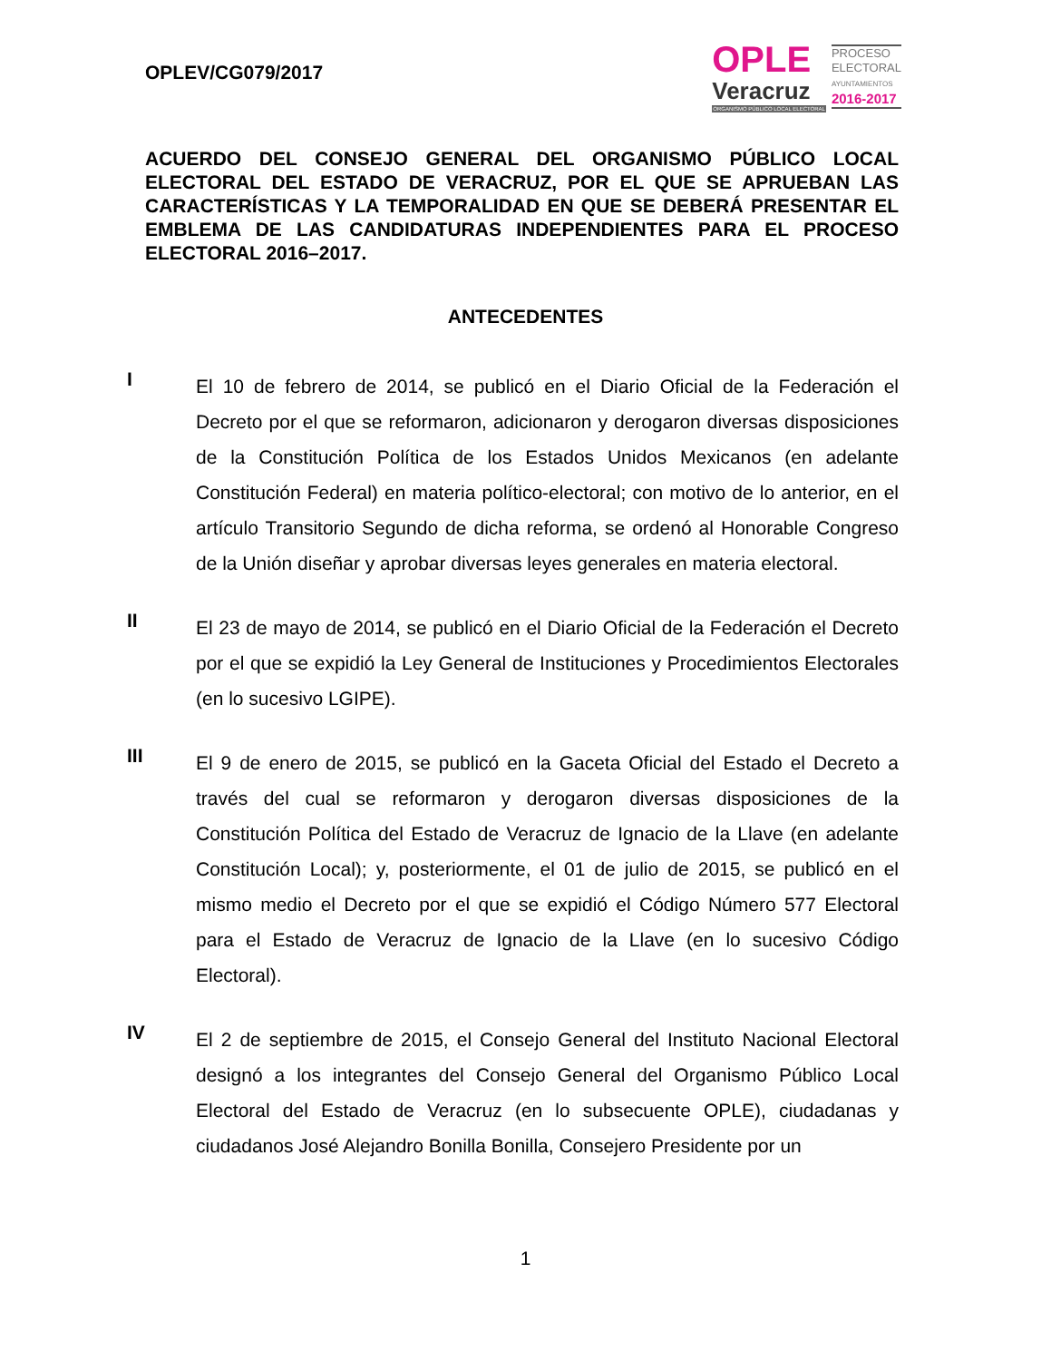OPLEV/CG079/2017
OPLE
Veracruz
ORGANISMO PÚBLICO LOCAL ELECTORAL
PROCESO
ELECTORAL
AYUNTAMIENTOS
2016-2017
ACUERDO DEL CONSEJO GENERAL DEL ORGANISMO PÚBLICO LOCAL ELECTORAL DEL ESTADO DE VERACRUZ, POR EL QUE SE APRUEBAN LAS CARACTERÍSTICAS Y LA TEMPORALIDAD EN QUE SE DEBERÁ PRESENTAR EL EMBLEMA DE LAS CANDIDATURAS INDEPENDIENTES PARA EL PROCESO ELECTORAL 2016–2017.
ANTECEDENTES
I
El 10 de febrero de 2014, se publicó en el Diario Oficial de la Federación el Decreto por el que se reformaron, adicionaron y derogaron diversas disposiciones de la Constitución Política de los Estados Unidos Mexicanos (en adelante Constitución Federal) en materia político-electoral; con motivo de lo anterior, en el artículo Transitorio Segundo de dicha reforma, se ordenó al Honorable Congreso de la Unión diseñar y aprobar diversas leyes generales en materia electoral.
II
El 23 de mayo de 2014, se publicó en el Diario Oficial de la Federación el Decreto por el que se expidió la Ley General de Instituciones y Procedimientos Electorales (en lo sucesivo LGIPE).
III
El 9 de enero de 2015, se publicó en la Gaceta Oficial del Estado el Decreto a través del cual se reformaron y derogaron diversas disposiciones de la Constitución Política del Estado de Veracruz de Ignacio de la Llave (en adelante Constitución Local); y, posteriormente, el 01 de julio de 2015, se publicó en el mismo medio el Decreto por el que se expidió el Código Número 577 Electoral para el Estado de Veracruz de Ignacio de la Llave (en lo sucesivo Código Electoral).
IV
El 2 de septiembre de 2015, el Consejo General del Instituto Nacional Electoral designó a los integrantes del Consejo General del Organismo Público Local Electoral del Estado de Veracruz (en lo subsecuente OPLE), ciudadanas y ciudadanos José Alejandro Bonilla Bonilla, Consejero Presidente por un
1